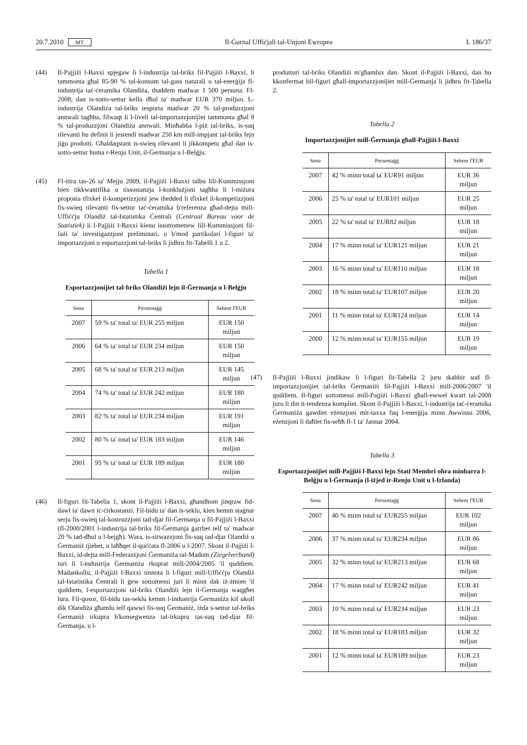20.7.2010 MT Il-Ġurnal Uffiċjali tal-Unjoni Ewropea L 186/37
(44) Il-Pajjiżi l-Baxxi spjegaw li l-industrija tal-briks fil-Pajjiżi l-Baxxi, li tammonta għal 85-90 % tal-konsum tal-gass naturali u tal-enerġija fl-industrija taċ-ċeramika Olandiża, thaddem madwar 1 500 persuna. Fl-2008, dan is-sotto-settur kellu dħul ta' madwar EUR 370 miljun. L-industrija Olandiża tal-briks tesporta madwar 20 % tal-produzzjoni annwali tagħha, filwaqt li l-livell tal-importazzjonijiet tammonta għal 8 % tal-produzzjoni Olandiża annwali. Minħabba l-piż tal-briks, is-suq rilevanti hu definit li jestendi madwar 250 km mill-impjant tal-briks fejn jiġu prodotti. Għaldaqstant is-swieq rilevanti li jikkompetu għal dan is-sotto-settur huma r-Renju Unit, il-Ġermanja u l-Belġju.
(45) Fl-ittra tas-26 ta' Mejju 2009, il-Pajjiżi l-Baxxi talbu lill-Kummissjoni biex tikkwantifika u tissostanzja l-konklużjoni tagħha li l-miżura proposta tfixkel il-kompetizzjoni jew thedded li tfixkel il-kompetizzjoni fis-swieq rilevanti fis-settur taċ-ċeramika b'referenza għad-dejta mill-Uffiċċju Olandiż tal-Istatistika Ċentrali (Centraal Bureau voor de Statistiek) li l-Pajjiżi l-Baxxi kienu issottomettew lill-Kummissjoni fil-fażi ta' investigazzjoni preliminari, u b'mod partikolari l-figuri ta' importazzjoni u esportazzjoni tal-briks li jidhru fit-Tabelli 1 u 2.
Tabella 1
Esportazzjonijiet tal-briks Olandiżi lejn il-Ġermanja u l-Belġju
| Sena | Persentaġġ | Sehem f'EUR |
| --- | --- | --- |
| 2007 | 59 % ta' total ta' EUR 255 miljun | EUR 150 miljun |
| 2006 | 64 % ta' total ta' EUR 234 miljun | EUR 150 miljun |
| 2005 | 68 % ta' total ta' EUR 213 miljun | EUR 145 miljun |
| 2004 | 74 % ta' total ta' EUR 242 miljun | EUR 180 miljun |
| 2003 | 82 % ta' total ta' EUR 234 miljun | EUR 191 miljun |
| 2002 | 80 % ta' total ta' EUR 183 miljun | EUR 146 miljun |
| 2001 | 95 % ta' total ta' EUR 189 miljun | EUR 180 miljun |
(46) Il-figuri fit-Tabella 1, skont il-Pajjiżi l-Baxxi, għandhom jinqraw fid-dawl ta' dawn iċ-ċirkostanzi. Fil-bidu ta' dan is-seklu, kien hemm staġnar serju fis-swieq tal-kostruzzjoni tad-djar fil-Ġermanja u fil-Pajjiżi l-Baxxi (fl-2000/2001 l-industrija tal-briks fil-Ġermanja ġarrbet telf ta' madwar 20 % tad-dħul u l-bejgħ). Wara, is-sitwazzjoni fis-suq tad-djar Olandiż u Ġermaniż tjiebet, u laħħqet il-quċċata fl-2006 u l-2007. Skont il-Pajjiżi l-Baxxi, id-dejta mill-Federazzjoni Ġermaniża tal-Madum (Ziegelverband) turi li l-industrija Ġermaniża rkuprat mill-2004/2005 'il quddiem. Madankollu, il-Pajjiżi l-Baxxi tinnota li l-figuri mill-Uffiċċju Olandiż tal-Istatistika Ċentrali li ġew sottomessi juri li minn dak iż-żmien 'il quddiem, l-esportazzjoni tal-briks Olandiżi lejn il-Ġermanja waqgħet lura. Fil-qosor, fil-bidu tas-seklu kemm l-industrija Ġermaniża kif ukoll dik Olandiża għamlu telf qawwi fis-suq Ġermaniż, iżda s-settur tal-briks Ġermaniż irkupra b'konsegwenza tal-irkupru tas-suq tad-djar fil-Ġermanja, u l-
produtturi tal-briks Olandiżi m'għamlux dan. Skont il-Pajjiżi l-Baxxi, dan hu kkonfermat bil-figuri għall-importazzjonijiet mill-Ġermanja li jidhru fit-Tabella 2.
Tabella 2
Importazzjonijiet mill-Ġermanja għall-Pajjiżi l-Baxxi
| Sena | Persentaġġ | Sehem f'EUR |
| --- | --- | --- |
| 2007 | 42 % minn total ta' EUR91 miljun | EUR 36 miljun |
| 2006 | 25 % ta' total ta' EUR101 miljun | EUR 25 miljun |
| 2005 | 22 % ta' total ta' EUR82 miljun | EUR 18 miljun |
| 2004 | 17 % minn total ta' EUR121 miljun | EUR 21 miljun |
| 2003 | 16 % minn total ta' EUR110 miljun | EUR 18 miljun |
| 2002 | 18 % minn total ta' EUR107 miljun | EUR 20 miljun |
| 2001 | 11 % minn total ta' EUR124 miljun | EUR 14 miljun |
| 2000 | 12 % minn total ta' EUR155 miljun | EUR 19 miljun |
(47) Il-Pajjiżi l-Baxxi jindikaw li l-figuri fit-Tabella 2 juru tkabbir sod fl-importazzjonijiet tal-briks Ġermaniżi fil-Pajjiżi l-Baxxi mill-2006/2007 'il quddiem. Il-figuri sottomessi mill-Pajjiżi l-Baxxi għall-ewwel kwart tal-2008 juru li din it-tendenza kompliet. Skont il-Pajjiżi l-Baxxi, l-industrija taċ-ċeramika Ġermaniża gawdiet eżenzjoni mit-taxxa fuq l-enerġija minn Awwissu 2006, eżenzjoni li daħlet fis-seħħ fl-1 ta' Jannar 2004.
Tabella 3
Esportazzjonijiet mill-Pajjiżi l-Baxxi lejn Stati Membri oħra minbarra l-Belġju u l-Ġermanja (l-iżjed ir-Renju Unit u l-Irlanda)
| Sena | Persentaġġ | Sehem f'EUR |
| --- | --- | --- |
| 2007 | 40 % minn total ta' EUR255 miljun | EUR 102 miljun |
| 2006 | 37 % minn total ta' EUR234 miljun | EUR 86 miljun |
| 2005 | 32 % minn total ta' EUR213 miljun | EUR 68 miljun |
| 2004 | 17 % minn total ta' EUR242 miljun | EUR 41 miljun |
| 2003 | 10 % minn total ta' EUR234 miljun | EUR 23 miljun |
| 2002 | 18 % minn total ta' EUR183 miljun | EUR 32 miljun |
| 2001 | 12 % minn total ta' EUR189 miljun | EUR 23 miljun |